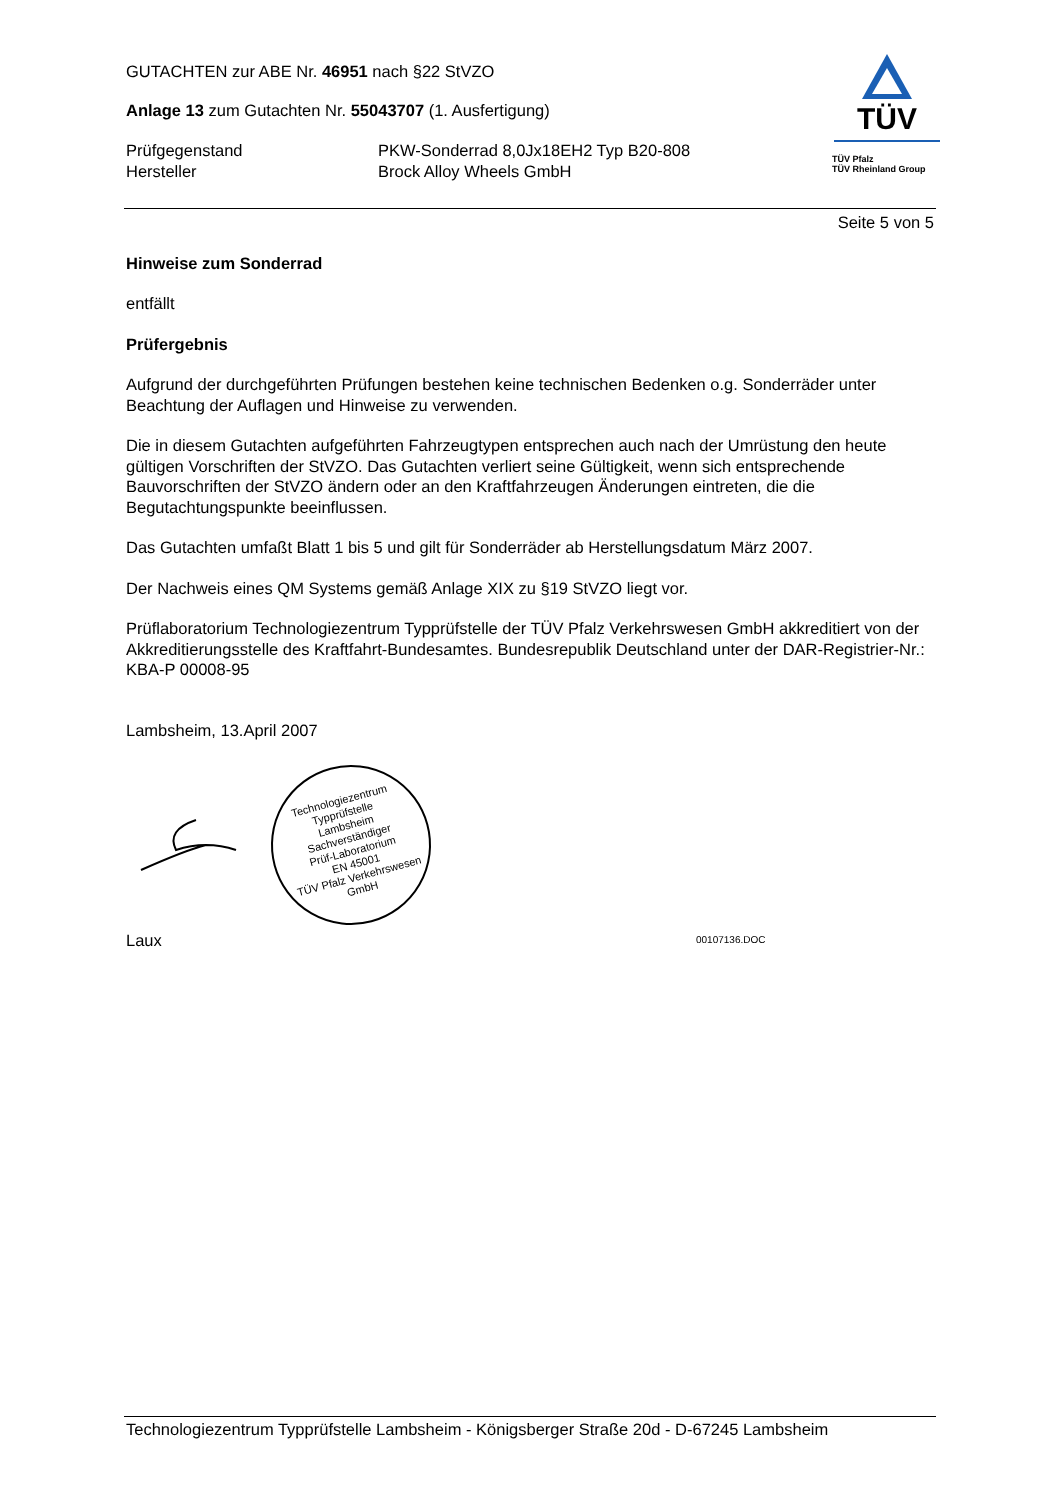GUTACHTEN zur ABE Nr. 46951 nach §22 StVZO
Anlage 13 zum Gutachten Nr. 55043707 (1. Ausfertigung)
Prüfgegenstand PKW-Sonderrad 8,0Jx18EH2 Typ B20-808
Hersteller Brock Alloy Wheels GmbH
TÜV
TÜV Pfalz
TÜV Rheinland Group
Seite 5 von 5
Hinweise zum Sonderrad
entfällt
Prüfergebnis
Aufgrund der durchgeführten Prüfungen bestehen keine technischen Bedenken o.g. Sonderräder unter Beachtung der Auflagen und Hinweise zu verwenden.
Die in diesem Gutachten aufgeführten Fahrzeugtypen entsprechen auch nach der Umrüstung den heute gültigen Vorschriften der StVZO. Das Gutachten verliert seine Gültigkeit, wenn sich entsprechende Bauvorschriften der StVZO ändern oder an den Kraftfahrzeugen Änderungen eintreten, die die Begutachtungspunkte beeinflussen.
Das Gutachten umfaßt Blatt 1 bis 5 und gilt für Sonderräder ab Herstellungsdatum März 2007.
Der Nachweis eines QM Systems gemäß Anlage XIX zu §19 StVZO liegt vor.
Prüflaboratorium Technologiezentrum Typprüfstelle der TÜV Pfalz Verkehrswesen GmbH akkreditiert von der Akkreditierungsstelle des Kraftfahrt-Bundesamtes. Bundesrepublik Deutschland unter der DAR-Registrier-Nr.: KBA-P 00008-95
Lambsheim, 13.April 2007
Technologiezentrum Typprüfstelle
Lambsheim
Sachverständiger
Prüf-Laboratorium
EN 45001
TÜV Pfalz Verkehrswesen GmbH
Laux
00107136.DOC
Technologiezentrum Typprüfstelle Lambsheim - Königsberger Straße 20d - D-67245 Lambsheim